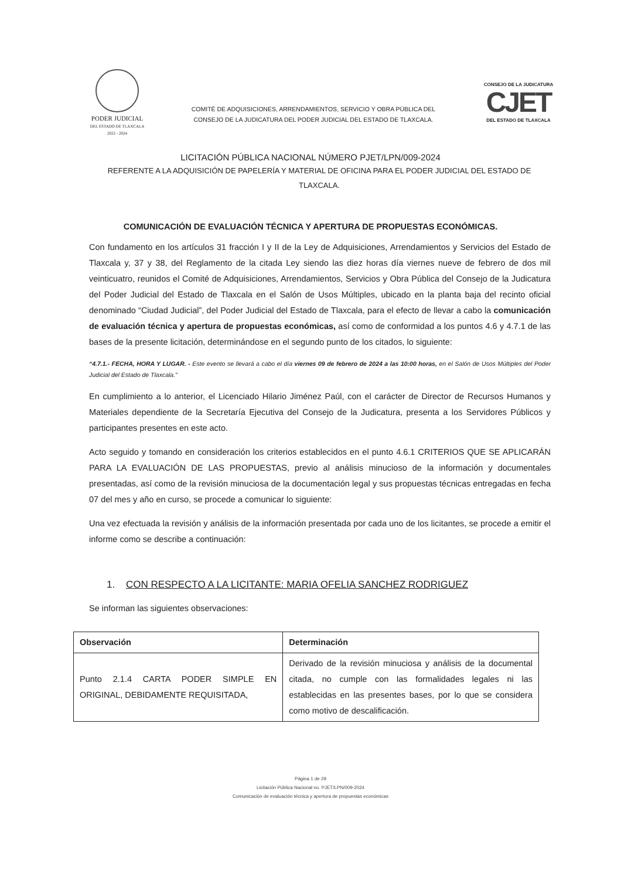PODER JUDICIAL
DEL ESTADO DE TLAXCALA
2022 - 2024
COMITÉ DE ADQUISICIONES, ARRENDAMIENTOS, SERVICIO Y OBRA PÚBLICA DEL
CONSEJO DE LA JUDICATURA DEL PODER JUDICIAL DEL ESTADO DE TLAXCALA.
CONSEJO DE LA JUDICATURA
CJET
DEL ESTADO DE TLAXCALA
LICITACIÓN PÚBLICA NACIONAL NÚMERO PJET/LPN/009-2024
REFERENTE A LA ADQUISICIÓN DE PAPELERÍA Y MATERIAL DE OFICINA PARA EL PODER JUDICIAL DEL ESTADO DE TLAXCALA.
COMUNICACIÓN DE EVALUACIÓN TÉCNICA Y APERTURA DE PROPUESTAS ECONÓMICAS.
Con fundamento en los artículos 31 fracción I y II de la Ley de Adquisiciones, Arrendamientos y Servicios del Estado de Tlaxcala y, 37 y 38, del Reglamento de la citada Ley siendo las diez horas día viernes nueve de febrero de dos mil veinticuatro, reunidos el Comité de Adquisiciones, Arrendamientos, Servicios y Obra Pública del Consejo de la Judicatura del Poder Judicial del Estado de Tlaxcala en el Salón de Usos Múltiples, ubicado en la planta baja del recinto oficial denominado “Ciudad Judicial”, del Poder Judicial del Estado de Tlaxcala, para el efecto de llevar a cabo la comunicación de evaluación técnica y apertura de propuestas económicas, así como de conformidad a los puntos 4.6 y 4.7.1 de las bases de la presente licitación, determinándose en el segundo punto de los citados, lo siguiente:
“4.7.1.- FECHA, HORA Y LUGAR. - Este evento se llevará a cabo el día viernes 09 de febrero de 2024 a las 10:00 horas, en el Salón de Usos Múltiples del Poder Judicial del Estado de Tlaxcala.”
En cumplimiento a lo anterior, el Licenciado Hilario Jiménez Paúl, con el carácter de Director de Recursos Humanos y Materiales dependiente de la Secretaría Ejecutiva del Consejo de la Judicatura, presenta a los Servidores Públicos y participantes presentes en este acto.
Acto seguido y tomando en consideración los criterios establecidos en el punto 4.6.1 CRITERIOS QUE SE APLICARÁN PARA LA EVALUACIÓN DE LAS PROPUESTAS, previo al análisis minucioso de la información y documentales presentadas, así como de la revisión minuciosa de la documentación legal y sus propuestas técnicas entregadas en fecha 07 del mes y año en curso, se procede a comunicar lo siguiente:
Una vez efectuada la revisión y análisis de la información presentada por cada uno de los licitantes, se procede a emitir el informe como se describe a continuación:
1. CON RESPECTO A LA LICITANTE: MARIA OFELIA SANCHEZ RODRIGUEZ
Se informan las siguientes observaciones:
| Observación | Determinación |
| --- | --- |
| Punto 2.1.4 CARTA PODER SIMPLE EN ORIGINAL, DEBIDAMENTE REQUISITADA, | Derivado de la revisión minuciosa y análisis de la documental citada, no cumple con las formalidades legales ni las establecidas en las presentes bases, por lo que se considera como motivo de descalificación. |
Página 1 de 29
Licitación Pública Nacional no. PJET/LPN/009-2024
Comunicación de evaluación técnica y apertura de propuestas económicas